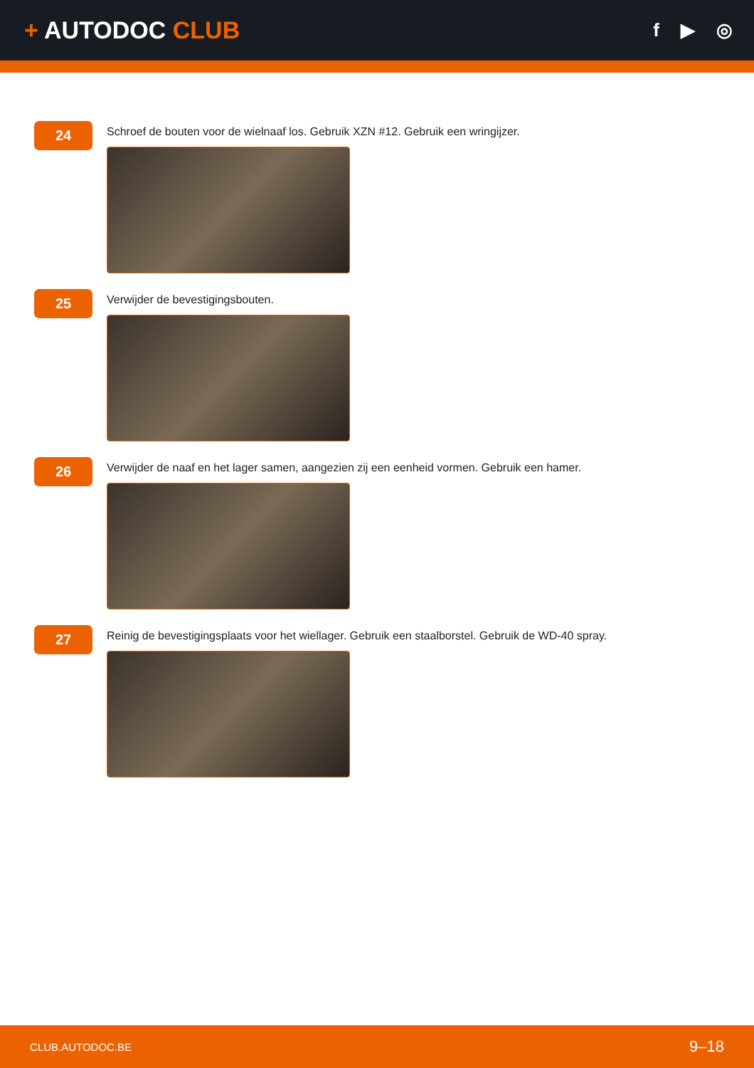+ AUTODOC CLUB
f ▶ ◎
24
Schroef de bouten voor de wielnaaf los. Gebruik XZN #12. Gebruik een wringijzer.
25
Verwijder de bevestigingsbouten.
26
Verwijder de naaf en het lager samen, aangezien zij een eenheid vormen. Gebruik een hamer.
27
Reinig de bevestigingsplaats voor het wiellager. Gebruik een staalborstel. Gebruik de WD-40 spray.
CLUB.AUTODOC.BE 9–18